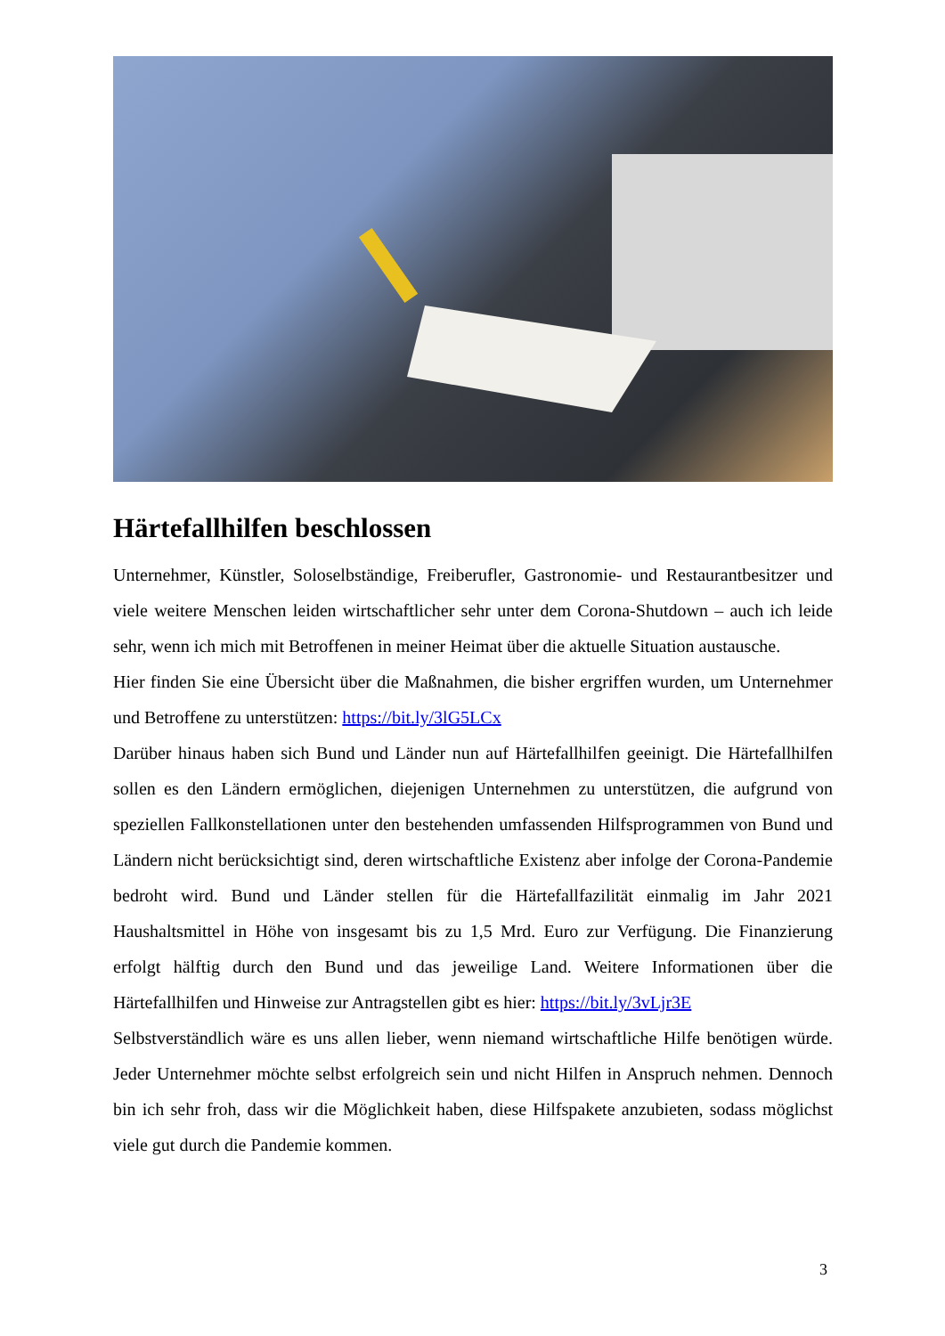Härtefallhilfen beschlossen
Unternehmer, Künstler, Soloselbständige, Freiberufler, Gastronomie- und Restaurantbesitzer und viele weitere Menschen leiden wirtschaftlicher sehr unter dem Corona-Shutdown – auch ich leide sehr, wenn ich mich mit Betroffenen in meiner Heimat über die aktuelle Situation austausche.
Hier finden Sie eine Übersicht über die Maßnahmen, die bisher ergriffen wurden, um Unternehmer und Betroffene zu unterstützen: https://bit.ly/3lG5LCx
Darüber hinaus haben sich Bund und Länder nun auf Härtefallhilfen geeinigt. Die Härtefallhilfen sollen es den Ländern ermöglichen, diejenigen Unternehmen zu unterstützen, die aufgrund von speziellen Fallkonstellationen unter den bestehenden umfassenden Hilfsprogrammen von Bund und Ländern nicht berücksichtigt sind, deren wirtschaftliche Existenz aber infolge der Corona-Pandemie bedroht wird. Bund und Länder stellen für die Härtefallfazilität einmalig im Jahr 2021 Haushaltsmittel in Höhe von insgesamt bis zu 1,5 Mrd. Euro zur Verfügung. Die Finanzierung erfolgt hälftig durch den Bund und das jeweilige Land. Weitere Informationen über die Härtefallhilfen und Hinweise zur Antragstellen gibt es hier: https://bit.ly/3vLjr3E
Selbstverständlich wäre es uns allen lieber, wenn niemand wirtschaftliche Hilfe benötigen würde. Jeder Unternehmer möchte selbst erfolgreich sein und nicht Hilfen in Anspruch nehmen. Dennoch bin ich sehr froh, dass wir die Möglichkeit haben, diese Hilfspakete anzubieten, sodass möglichst viele gut durch die Pandemie kommen.
3